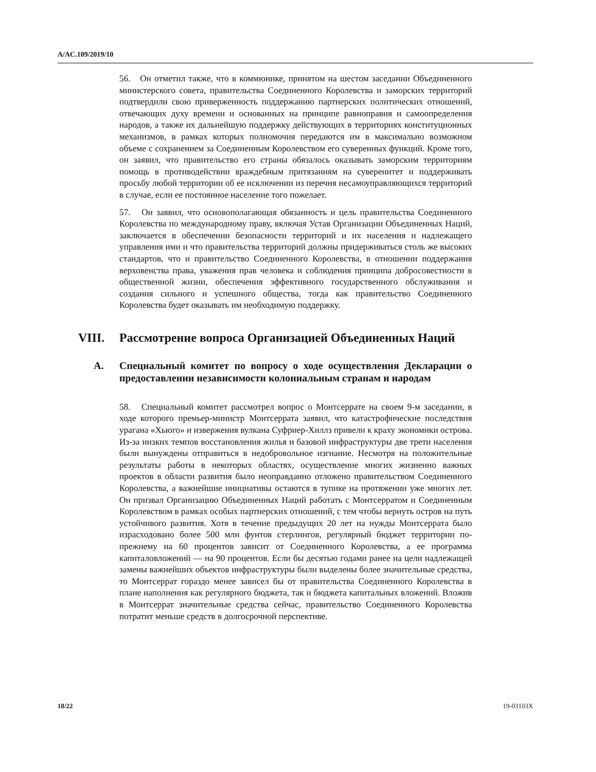A/AC.109/2019/10
56. Он отметил также, что в коммюнике, принятом на шестом заседании Объединенного министерского совета, правительства Соединенного Королевства и заморских территорий подтвердили свою приверженность поддержанию партнерских политических отношений, отвечающих духу времени и основанных на принципе равноправия и самоопределения народов, а также их дальнейшую поддержку действующих в территориях конституционных механизмов, в рамках которых полномочия передаются им в максимально возможном объеме с сохранением за Соединенным Королевством его суверенных функций. Кроме того, он заявил, что правительство его страны обязалось оказывать заморским территориям помощь в противодействии враждебным притязаниям на суверенитет и поддерживать просьбу любой территории об ее исключении из перечня несамоуправляющихся территорий в случае, если ее постоянное население того пожелает.
57. Он заявил, что основополагающая обязанность и цель правительства Соединенного Королевства по международному праву, включая Устав Организации Объединенных Наций, заключается в обеспечении безопасности территорий и их населения и надлежащего управления ими и что правительства территорий должны придерживаться столь же высоких стандартов, что и правительство Соединенного Королевства, в отношении поддержания верховенства права, уважения прав человека и соблюдения принципа добросовестности в общественной жизни, обеспечения эффективного государственного обслуживания и создания сильного и успешного общества, тогда как правительство Соединенного Королевства будет оказывать им необходимую поддержку.
VIII. Рассмотрение вопроса Организацией Объединенных Наций
A. Специальный комитет по вопросу о ходе осуществления Декларации о предоставлении независимости колониальным странам и народам
58. Специальный комитет рассмотрел вопрос о Монтсеррате на своем 9-м заседании, в ходе которого премьер-министр Монтсеррата заявил, что катастрофические последствия урагана «Хьюго» и извержения вулкана Суфриер-Хиллз привели к краху экономики острова. Из-за низких темпов восстановления жилья и базовой инфраструктуры две трети населения были вынуждены отправиться в недобровольное изгнание. Несмотря на положительные результаты работы в некоторых областях, осуществление многих жизненно важных проектов в области развития было неоправданно отложено правительством Соединенного Королевства, а важнейшие инициативы остаются в тупике на протяжении уже многих лет. Он призвал Организацию Объединенных Наций работать с Монтсерратом и Соединенным Королевством в рамках особых партнерских отношений, с тем чтобы вернуть остров на путь устойчивого развития. Хотя в течение предыдущих 20 лет на нужды Монтсеррата было израсходовано более 500 млн фунтов стерлингов, регулярный бюджет территории по-прежнему на 60 процентов зависит от Соединенного Королевства, а ее программа капиталовложений — на 90 процентов. Если бы десятью годами ранее на цели надлежащей замены важнейших объектов инфраструктуры были выделены более значительные средства, то Монтсеррат гораздо менее зависел бы от правительства Соединенного Королевства в плане наполнения как регулярного бюджета, так и бюджета капитальных вложений. Вложив в Монтсеррат значительные средства сейчас, правительство Соединенного Королевства потратит меньше средств в долгосрочной перспективе.
18/22 19-03103X